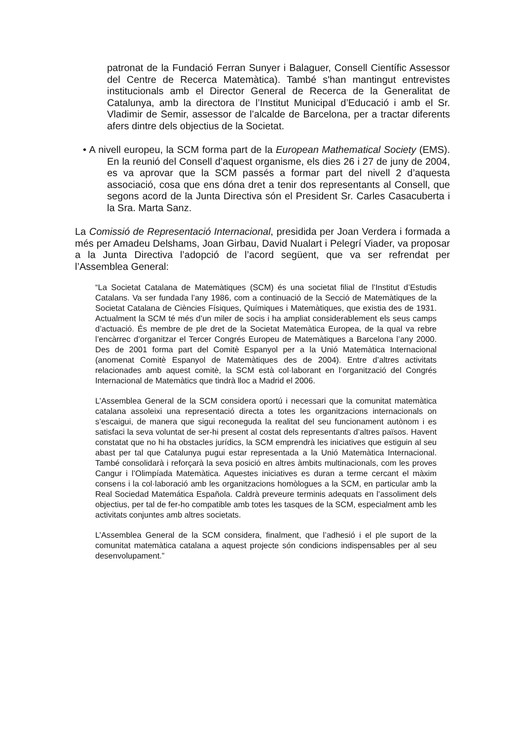patronat de la Fundació Ferran Sunyer i Balaguer, Consell Científic Assessor del Centre de Recerca Matemàtica). També s'han mantingut entrevistes institucionals amb el Director General de Recerca de la Generalitat de Catalunya, amb la directora de l’Institut Municipal d’Educació i amb el Sr. Vladimir de Semir, assessor de l’alcalde de Barcelona, per a tractar diferents afers dintre dels objectius de la Societat.
• A nivell europeu, la SCM forma part de la European Mathematical Society (EMS). En la reunió del Consell d’aquest organisme, els dies 26 i 27 de juny de 2004, es va aprovar que la SCM passés a formar part del nivell 2 d’aquesta associació, cosa que ens dóna dret a tenir dos representants al Consell, que segons acord de la Junta Directiva són el President Sr. Carles Casacuberta i la Sra. Marta Sanz.
La Comissió de Representació Internacional, presidida per Joan Verdera i formada a més per Amadeu Delshams, Joan Girbau, David Nualart i Pelegrí Viader, va proposar a la Junta Directiva l’adopció de l’acord següent, que va ser refrendat per l’Assemblea General:
“La Societat Catalana de Matemàtiques (SCM) és una societat filial de l’Institut d’Estudis Catalans. Va ser fundada l’any 1986, com a continuació de la Secció de Matemàtiques de la Societat Catalana de Ciències Físiques, Químiques i Matemàtiques, que existia des de 1931. Actualment la SCM té més d’un miler de socis i ha ampliat considerablement els seus camps d’actuació. És membre de ple dret de la Societat Matemàtica Europea, de la qual va rebre l’encàrrec d’organitzar el Tercer Congrés Europeu de Matemàtiques a Barcelona l’any 2000. Des de 2001 forma part del Comitè Espanyol per a la Unió Matemàtica Internacional (anomenat Comitè Espanyol de Matemàtiques des de 2004). Entre d’altres activitats relacionades amb aquest comitè, la SCM està col·laborant en l’organització del Congrés Internacional de Matemàtics que tindrà lloc a Madrid el 2006.
L’Assemblea General de la SCM considera oportú i necessari que la comunitat matemàtica catalana assoleixi una representació directa a totes les organitzacions internacionals on s’escaigui, de manera que sigui reconeguda la realitat del seu funcionament autònom i es satisfaci la seva voluntat de ser-hi present al costat dels representants d’altres països. Havent constatat que no hi ha obstacles jurídics, la SCM emprendrà les iniciatives que estiguin al seu abast per tal que Catalunya pugui estar representada a la Unió Matemàtica Internacional. També consolidarà i reforçarà la seva posició en altres àmbits multinacionals, com les proves Cangur i l’Olimpíada Matemàtica. Aquestes iniciatives es duran a terme cercant el màxim consens i la col·laboració amb les organitzacions homòlogues a la SCM, en particular amb la Real Sociedad Matemática Española. Caldrà preveure terminis adequats en l’assoliment dels objectius, per tal de fer-ho compatible amb totes les tasques de la SCM, especialment amb les activitats conjuntes amb altres societats.
L’Assemblea General de la SCM considera, finalment, que l’adhesió i el ple suport de la comunitat matemàtica catalana a aquest projecte són condicions indispensables per al seu desenvolupament.”